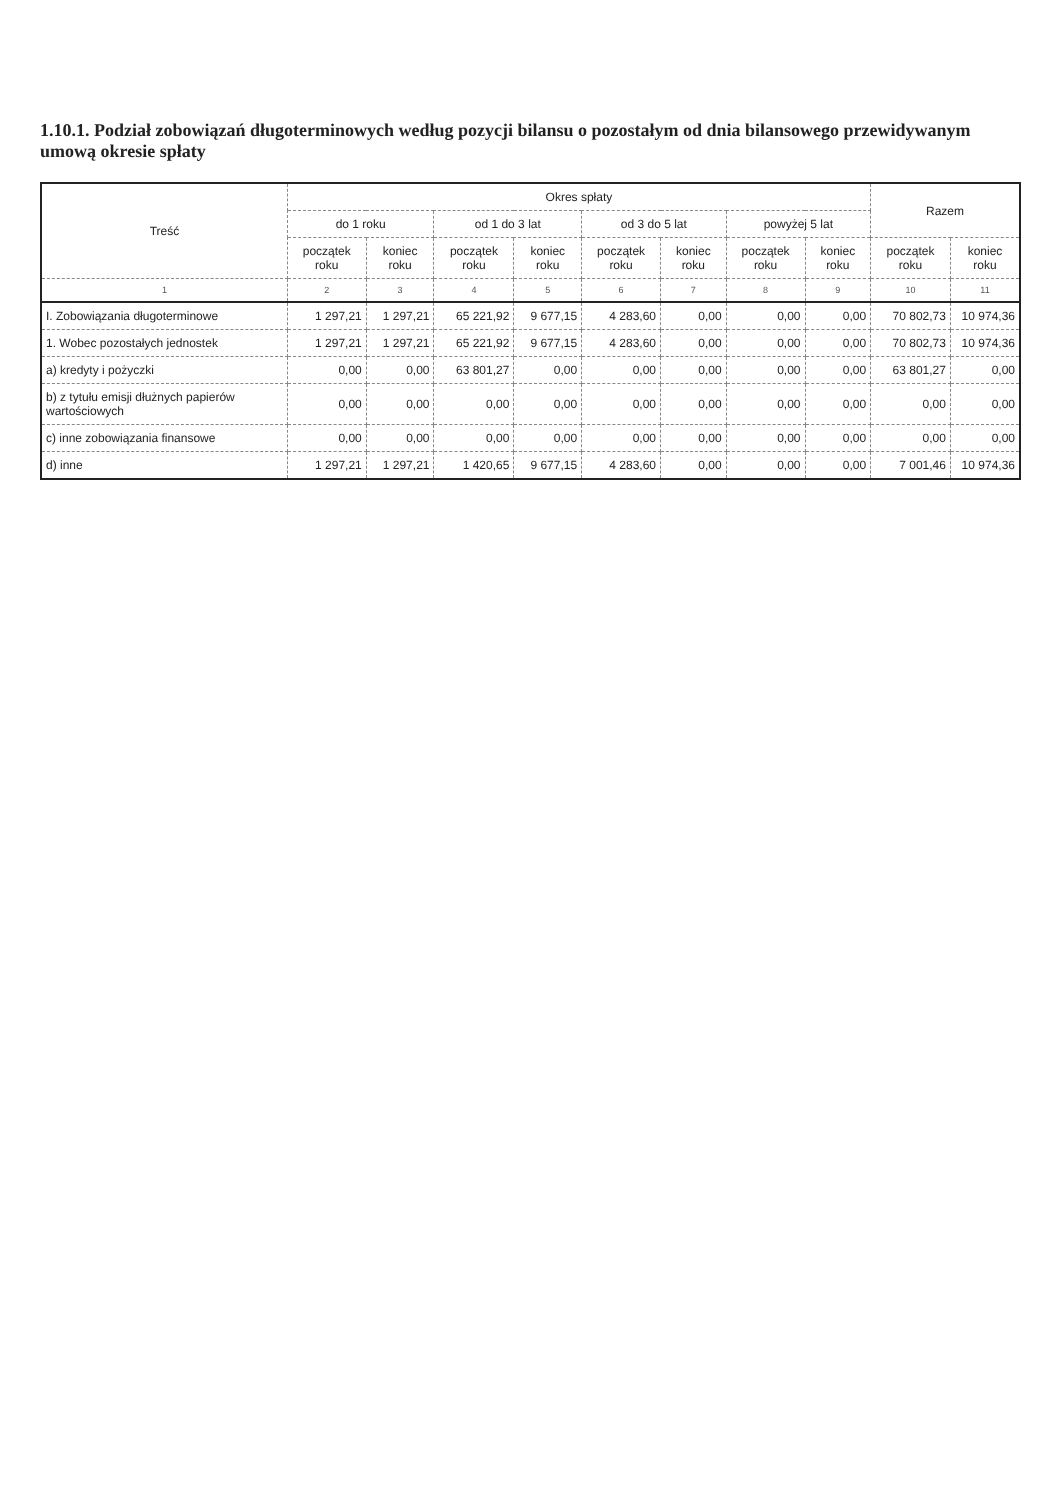1.10.1. Podział zobowiązań długoterminowych według pozycji bilansu o pozostałym od dnia bilansowego przewidywanym umową okresie spłaty
| Treść | Okres spłaty | | | | | | | | Razem | |
| --- | --- | --- | --- | --- | --- | --- | --- | --- | --- | --- |
| | do 1 roku | | od 1 do 3 lat | | od 3 do 5 lat | | powyżej 5 lat | | | |
| | początek roku | koniec roku | początek roku | koniec roku | początek roku | koniec roku | początek roku | koniec roku | początek roku | koniec roku |
| 1 | 2 | 3 | 4 | 5 | 6 | 7 | 8 | 9 | 10 | 11 |
| I. Zobowiązania długoterminowe | 1 297,21 | 1 297,21 | 65 221,92 | 9 677,15 | 4 283,60 | 0,00 | 0,00 | 0,00 | 70 802,73 | 10 974,36 |
| 1. Wobec pozostałych jednostek | 1 297,21 | 1 297,21 | 65 221,92 | 9 677,15 | 4 283,60 | 0,00 | 0,00 | 0,00 | 70 802,73 | 10 974,36 |
| a) kredyty i pożyczki | 0,00 | 0,00 | 63 801,27 | 0,00 | 0,00 | 0,00 | 0,00 | 0,00 | 63 801,27 | 0,00 |
| b) z tytułu emisji dłużnych papierów wartościowych | 0,00 | 0,00 | 0,00 | 0,00 | 0,00 | 0,00 | 0,00 | 0,00 | 0,00 | 0,00 |
| c) inne zobowiązania finansowe | 0,00 | 0,00 | 0,00 | 0,00 | 0,00 | 0,00 | 0,00 | 0,00 | 0,00 | 0,00 |
| d) inne | 1 297,21 | 1 297,21 | 1 420,65 | 9 677,15 | 4 283,60 | 0,00 | 0,00 | 0,00 | 7 001,46 | 10 974,36 |